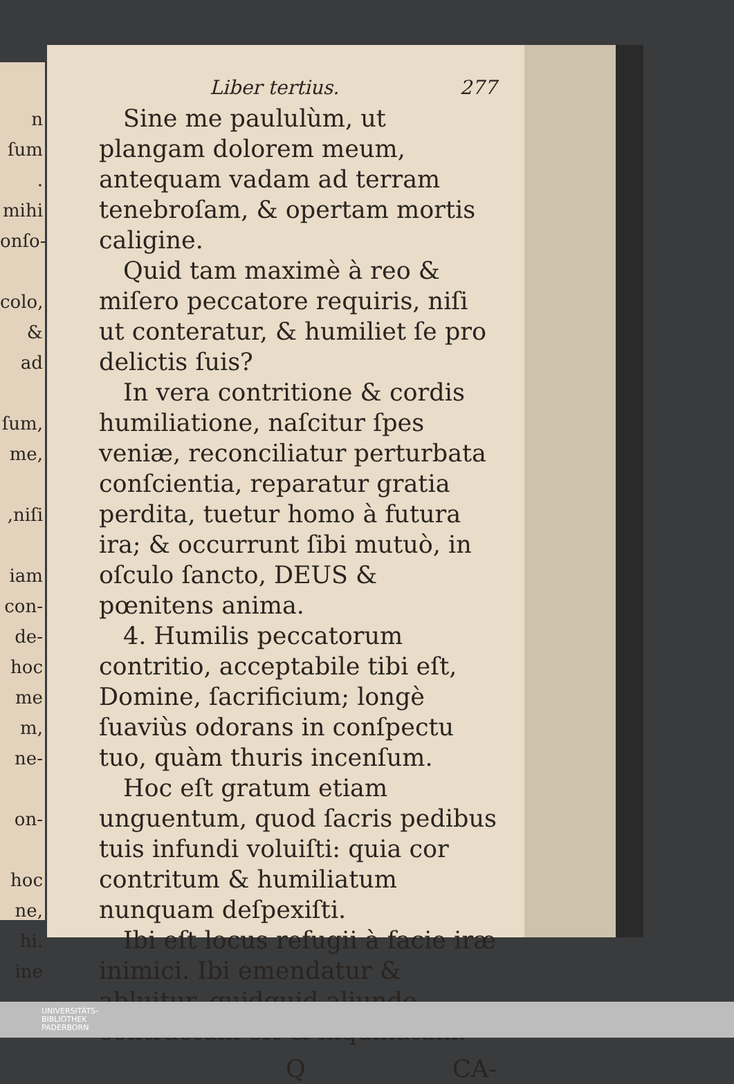n ſum
.
mihi
onſo-
colo,
& ad
ſum,
me,
,niſi
iam
con-
de-
hoc
me
m,
ne-
on-
hoc
ne,
hi.
ine
Liber tertius. 277
Sine me paululùm, ut plangam dolorem meum, antequam vadam ad terram tenebroſam, & opertam mortis caligine.
Quid tam maximè à reo & miſero peccatore requiris, niſi ut conteratur, & humiliet ſe pro delictis ſuis?
In vera contritione & cordis humiliatione, naſcitur ſpes veniæ, reconciliatur perturbata conſcientia, reparatur gratia perdita, tuetur homo à futura ira; & occurrunt ſibi mutuò, in oſculo ſancto, DEUS & pœnitens anima.
4. Humilis peccatorum contritio, acceptabile tibi eſt, Domine, ſacrificium; longè ſuaviùs odorans in conſpectu tuo, quàm thuris incenſum.
Hoc eſt gratum etiam unguentum, quod ſacris pedibus tuis infundi voluiſti: quia cor contritum & humiliatum nunquam deſpexiſti.
Ibi eſt locus refugii à facie iræ inimici. Ibi emendatur & abluitur, quidquid aliunde contractum eſt & inquinatum.
Q CA-
UNIVERSITÄTS-
BIBLIOTHEK
PADERBORN